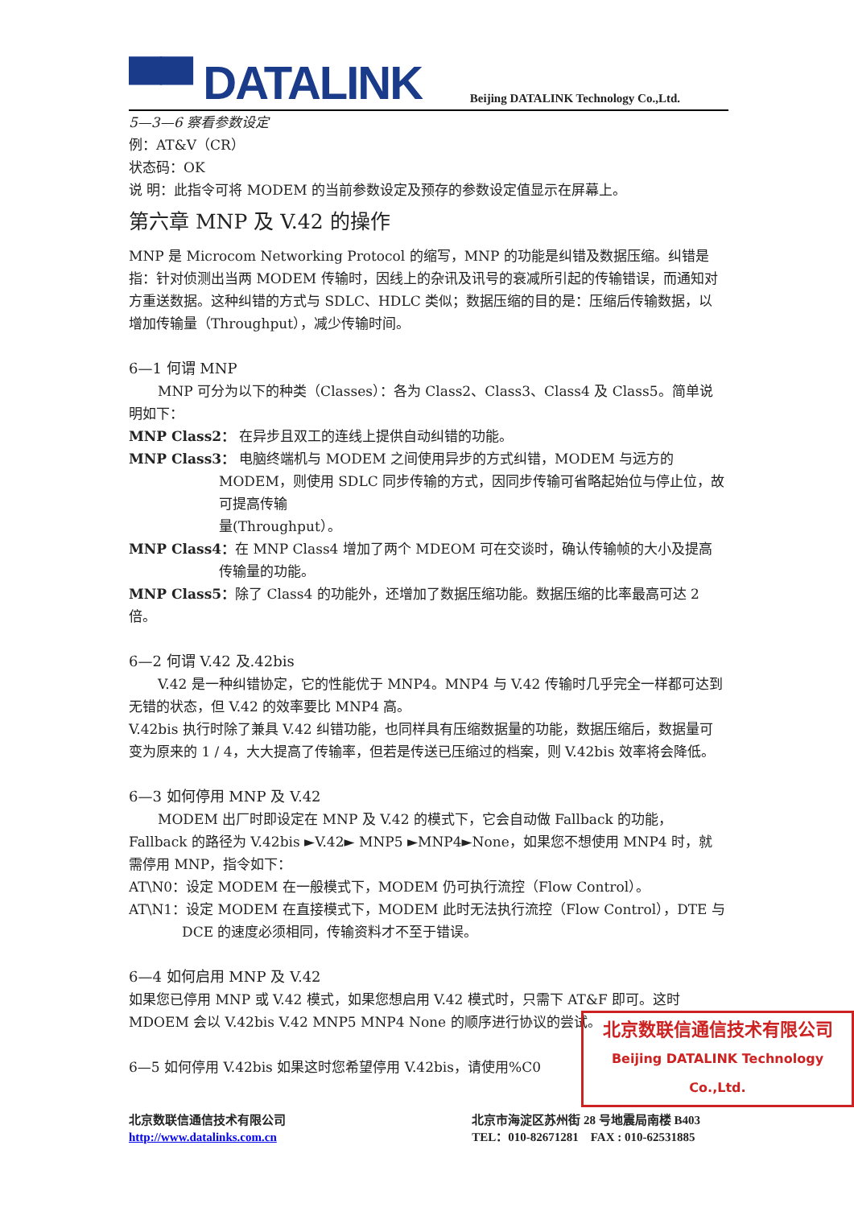▀▀ DATALINK
Beijing DATALINK Technology Co.,Ltd.
5—3—6 察看参数设定
例：AT&V（CR）
状态码：OK
说 明：此指令可将 MODEM 的当前参数设定及预存的参数设定值显示在屏幕上。
第六章 MNP 及 V.42 的操作
MNP 是 Microcom Networking Protocol 的缩写，MNP 的功能是纠错及数据压缩。纠错是指：针对侦测出当两 MODEM 传输时，因线上的杂讯及讯号的衰减所引起的传输错误，而通知对方重送数据。这种纠错的方式与 SDLC、HDLC 类似；数据压缩的目的是：压缩后传输数据，以增加传输量（Throughput），减少传输时间。
6—1 何谓 MNP
MNP 可分为以下的种类（Classes）：各为 Class2、Class3、Class4 及 Class5。简单说明如下：
MNP Class2： 在异步且双工的连线上提供自动纠错的功能。
MNP Class3： 电脑终端机与 MODEM 之间使用异步的方式纠错，MODEM 与远方的 MODEM，则使用 SDLC 同步传输的方式，因同步传输可省略起始位与停止位，故可提高传输
量(Throughput）。
MNP Class4：在 MNP Class4 增加了两个 MDEOM 可在交谈时，确认传输帧的大小及提高传输量的功能。
MNP Class5：除了 Class4 的功能外，还增加了数据压缩功能。数据压缩的比率最高可达 2 倍。
6—2 何谓 V.42 及.42bis
V.42 是一种纠错协定，它的性能优于 MNP4。MNP4 与 V.42 传输时几乎完全一样都可达到无错的状态，但 V.42 的效率要比 MNP4 高。
V.42bis 执行时除了兼具 V.42 纠错功能，也同样具有压缩数据量的功能，数据压缩后，数据量可变为原来的 1 / 4，大大提高了传输率，但若是传送已压缩过的档案，则 V.42bis 效率将会降低。
6—3 如何停用 MNP 及 V.42
MODEM 出厂时即设定在 MNP 及 V.42 的模式下，它会自动做 Fallback 的功能，Fallback 的路径为 V.42bis ►V.42► MNP5 ►MNP4►None，如果您不想使用 MNP4 时，就需停用 MNP，指令如下：
AT\N0：设定 MODEM 在一般模式下，MODEM 仍可执行流控（Flow Control）。
AT\N1：设定 MODEM 在直接模式下，MODEM 此时无法执行流控（Flow Control），DTE 与 DCE 的速度必须相同，传输资料才不至于错误。
6—4 如何启用 MNP 及 V.42
如果您已停用 MNP 或 V.42 模式，如果您想启用 V.42 模式时，只需下 AT&F 即可。这时 MDOEM 会以 V.42bis V.42 MNP5 MNP4 None 的顺序进行协议的尝试。
6—5 如何停用 V.42bis 如果这时您希望停用 V.42bis，请使用%C0
北京数联信通信技术有限公司
Beijing DATALINK Technology Co.,Ltd.
北京数联信通信技术有限公司
http://www.datalinks.com.cn
北京市海淀区苏州街 28 号地震局南楼 B403
TEL：010-82671281 FAX : 010-62531885